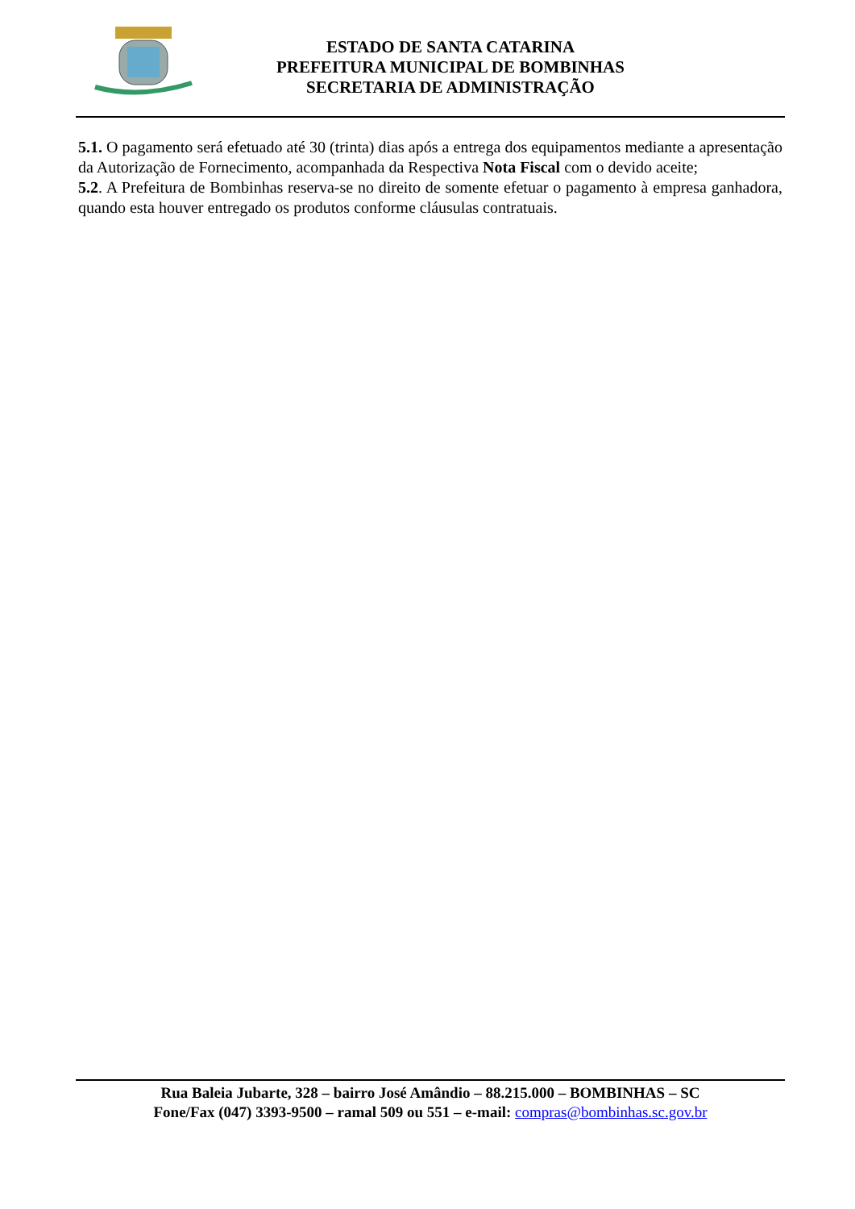ESTADO DE SANTA CATARINA
PREFEITURA MUNICIPAL DE BOMBINHAS
SECRETARIA DE ADMINISTRAÇÃO
5.1. O pagamento será efetuado até 30 (trinta) dias após a entrega dos equipamentos mediante a apresentação da Autorização de Fornecimento, acompanhada da Respectiva Nota Fiscal com o devido aceite;
5.2. A Prefeitura de Bombinhas reserva-se no direito de somente efetuar o pagamento à empresa ganhadora, quando esta houver entregado os produtos conforme cláusulas contratuais.
Rua Baleia Jubarte, 328 – bairro José Amândio – 88.215.000 – BOMBINHAS – SC
Fone/Fax (047) 3393-9500 – ramal 509 ou 551 – e-mail: compras@bombinhas.sc.gov.br